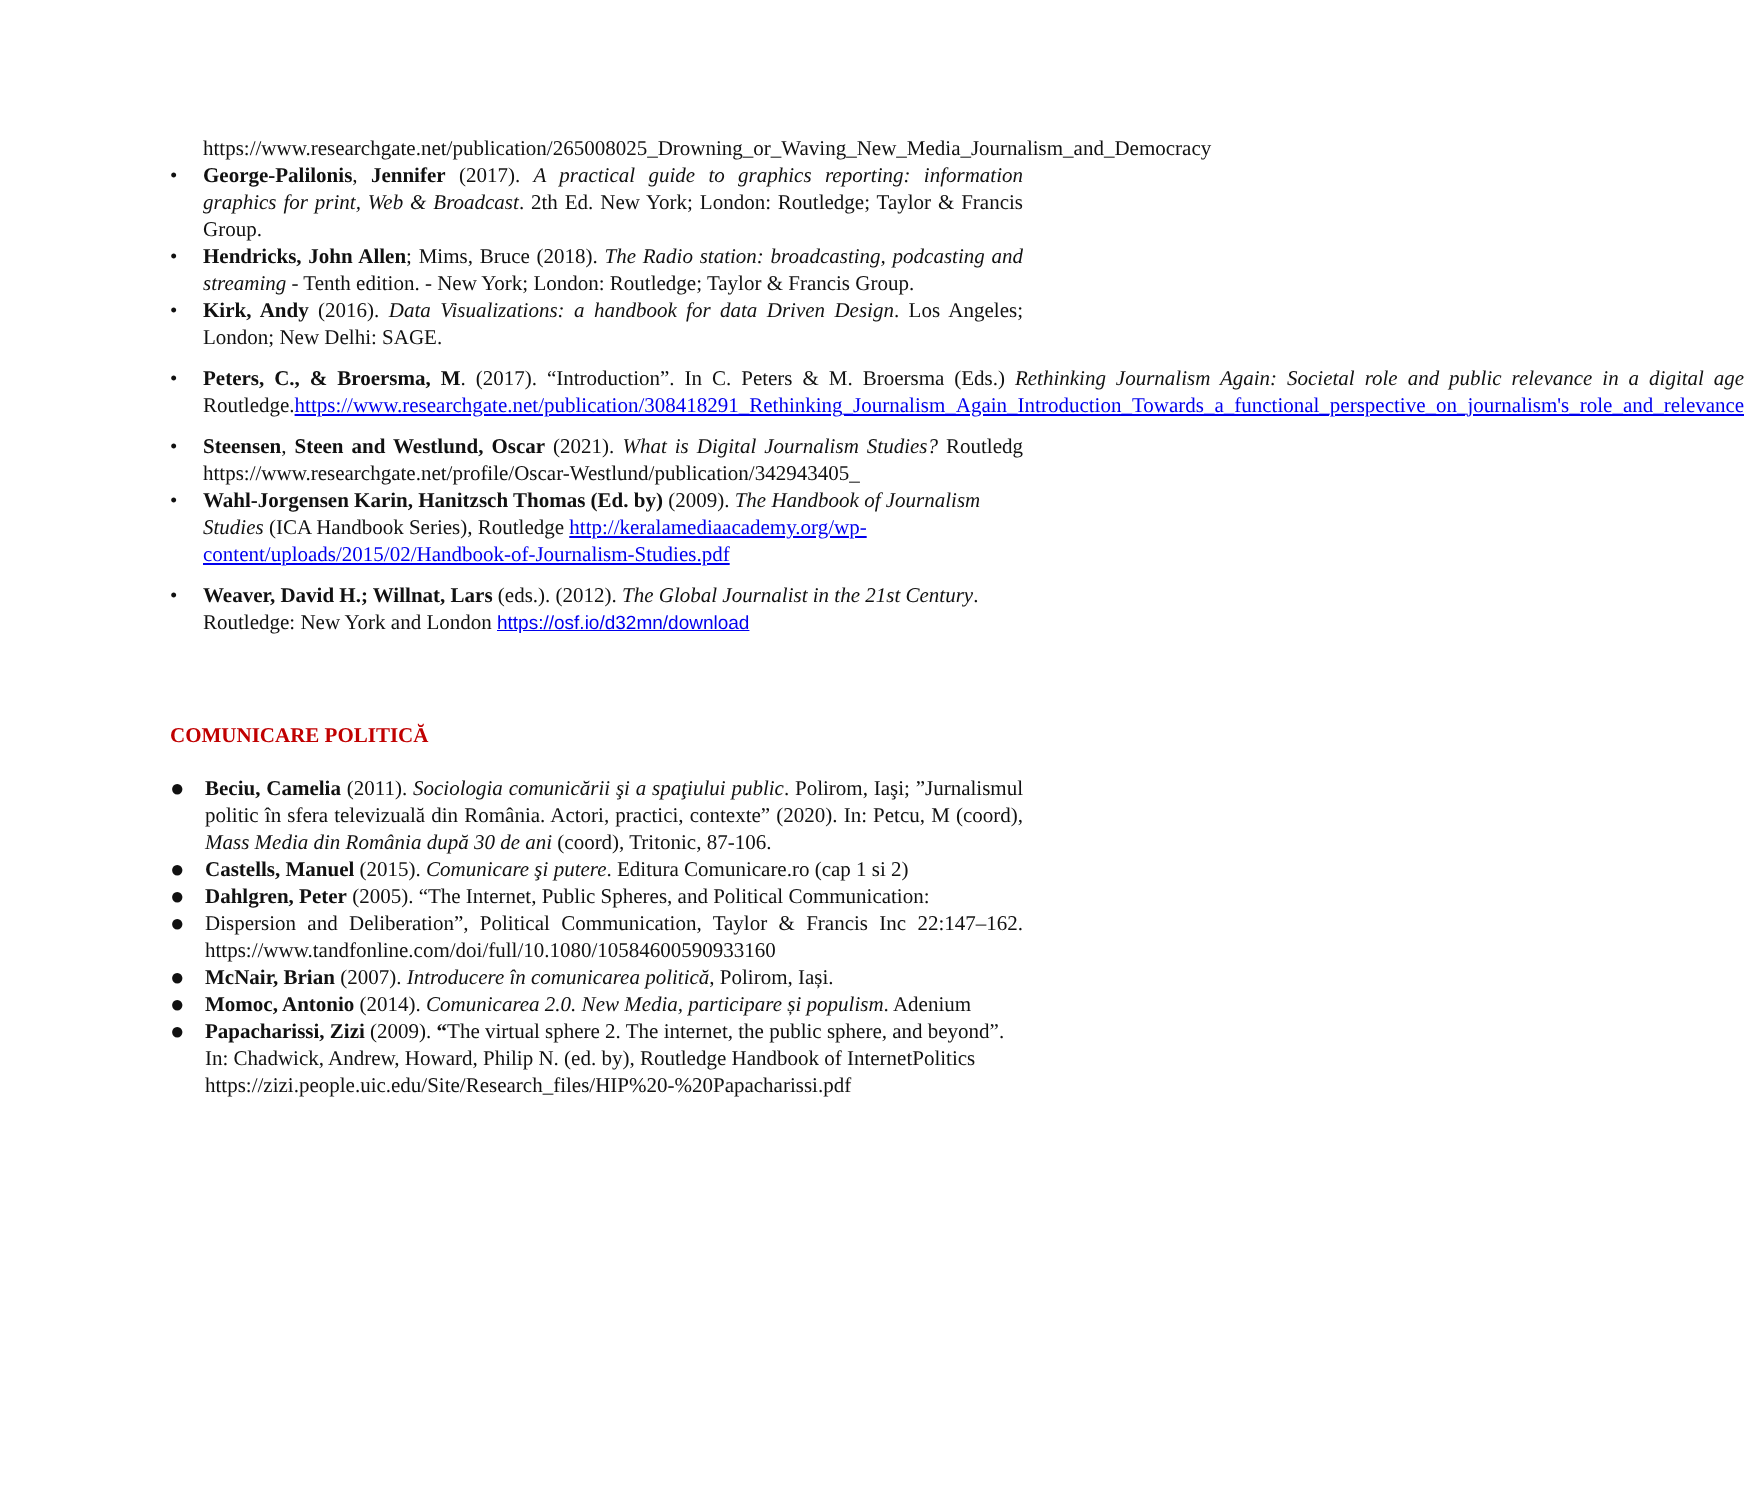https://www.researchgate.net/publication/265008025_Drowning_or_Waving_New_Media_Journalism_and_Democracy
• George-Palilonis, Jennifer (2017). A practical guide to graphics reporting: information graphics for print, Web & Broadcast. 2th Ed. New York; London: Routledge; Taylor & Francis Group.
• Hendricks, John Allen; Mims, Bruce (2018). The Radio station: broadcasting, podcasting and streaming - Tenth edition. - New York; London: Routledge; Taylor & Francis Group.
• Kirk, Andy (2016). Data Visualizations: a handbook for data Driven Design. Los Angeles; London; New Delhi: SAGE.
• Peters, C., & Broersma, M. (2017). “Introduction”. In C. Peters & M. Broersma (Eds.) Rethinking Journalism Again: Societal role and public relevance in a digital age Routledge.https://www.researchgate.net/publication/308418291_Rethinking_Journalism_Again_Introduction_Towards_a_functional_perspective_on_journalism's_role_and_relevance
• Steensen, Steen and Westlund, Oscar (2021). What is Digital Journalism Studies? Routledg https://www.researchgate.net/profile/Oscar-Westlund/publication/342943405_
• Wahl-Jorgensen Karin, Hanitzsch Thomas (Ed. by) (2009). The Handbook of Journalism Studies (ICA Handbook Series), Routledge http://keralamediaacademy.org/wp-content/uploads/2015/02/Handbook-of-Journalism-Studies.pdf
• Weaver, David H.; Willnat, Lars (eds.). (2012). The Global Journalist in the 21st Century. Routledge: New York and London https://osf.io/d32mn/download
COMUNICARE POLITICĂ
● Beciu, Camelia (2011). Sociologia comunicării şi a spaţiului public. Polirom, Iaşi; ”Jurnalismul politic în sfera televizuală din România. Actori, practici, contexte” (2020). In: Petcu, M (coord), Mass Media din România după 30 de ani (coord), Tritonic, 87-106.
● Castells, Manuel (2015). Comunicare şi putere. Editura Comunicare.ro (cap 1 si 2)
● Dahlgren, Peter (2005). “The Internet, Public Spheres, and Political Communication:
● Dispersion and Deliberation”, Political Communication, Taylor & Francis Inc 22:147–162. https://www.tandfonline.com/doi/full/10.1080/10584600590933160
● McNair, Brian (2007). Introducere în comunicarea politică, Polirom, Iași.
● Momoc, Antonio (2014). Comunicarea 2.0. New Media, participare și populism. Adenium
● Papacharissi, Zizi (2009). “The virtual sphere 2. The internet, the public sphere, and beyond”. In: Chadwick, Andrew, Howard, Philip N. (ed. by), Routledge Handbook of InternetPolitics https://zizi.people.uic.edu/Site/Research_files/HIP%20-%20Papacharissi.pdf